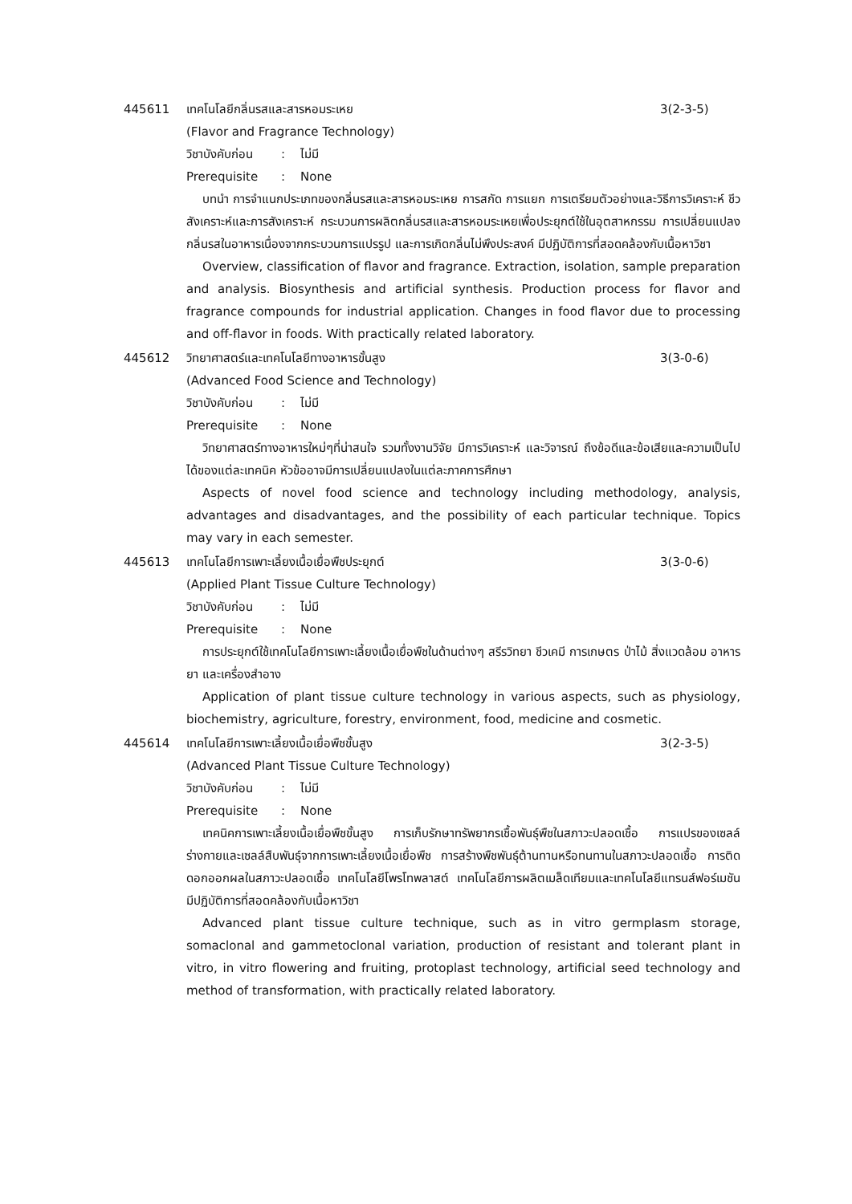445611 เทคโนโลยีกลิ่นรสและสารหอมระเหย 3(2-3-5)
(Flavor and Fragrance Technology)
วิชาบังคับก่อน: ไม่มี
Prerequisite: None
บทนำ การจำแนกประเภทของกลิ่นรสและสารหอมระเหย การสกัด การแยก การเตรียมตัวอย่างและวิธีการวิเคราะห์ ชีวสังเคราะห์และการสังเคราะห์ กระบวนการผลิตกลิ่นรสและสารหอมระเหยเพื่อประยุกต์ใช้ในอุตสาหกรรม การเปลี่ยนแปลงกลิ่นรสในอาหารเนื่องจากกระบวนการแปรรูป และการเกิดกลิ่นไม่พึงประสงค์ มีปฏิบัติการที่สอดคล้องกับเนื้อหาวิชา
Overview, classification of flavor and fragrance. Extraction, isolation, sample preparation and analysis. Biosynthesis and artificial synthesis. Production process for flavor and fragrance compounds for industrial application. Changes in food flavor due to processing and off-flavor in foods. With practically related laboratory.
445612 วิทยาศาสตร์และเทคโนโลยีทางอาหารขั้นสูง 3(3-0-6)
(Advanced Food Science and Technology)
วิชาบังคับก่อน: ไม่มี
Prerequisite: None
วิทยาศาสตร์ทางอาหารใหม่ๆที่น่าสนใจ รวมทั้งงานวิจัย มีการวิเคราะห์ และวิจารณ์ ถึงข้อดีและข้อเสียและความเป็นไปได้ของแต่ละเทคนิค หัวข้ออาจมีการเปลี่ยนแปลงในแต่ละภาคการศึกษา
Aspects of novel food science and technology including methodology, analysis, advantages and disadvantages, and the possibility of each particular technique. Topics may vary in each semester.
445613 เทคโนโลยีการเพาะเลี้ยงเนื้อเยื่อพืชประยุกต์ 3(3-0-6)
(Applied Plant Tissue Culture Technology)
วิชาบังคับก่อน: ไม่มี
Prerequisite: None
การประยุกต์ใช้เทคโนโลยีการเพาะเลี้ยงเนื้อเยื่อพืชในด้านต่างๆ สรีรวิทยา ชีวเคมี การเกษตร ป่าไม้ สิ่งแวดล้อม อาหาร ยา และเครื่องสำอาง
Application of plant tissue culture technology in various aspects, such as physiology, biochemistry, agriculture, forestry, environment, food, medicine and cosmetic.
445614 เทคโนโลยีการเพาะเลี้ยงเนื้อเยื่อพืชขั้นสูง 3(2-3-5)
(Advanced Plant Tissue Culture Technology)
วิชาบังคับก่อน: ไม่มี
Prerequisite: None
เทคนิคการเพาะเลี้ยงเนื้อเยื่อพืชขั้นสูง การเก็บรักษาทรัพยากรเชื้อพันธุ์พืชในสภาวะปลอดเชื้อ การแปรของเซลล์ร่างกายและเซลล์สืบพันธุ์จากการเพาะเลี้ยงเนื้อเยื่อพืช การสร้างพืชพันธุ์ต้านทานหรือทนทานในสภาวะปลอดเชื้อ การติดดอกออกผลในสภาวะปลอดเชื้อ เทคโนโลยีโพรโทพลาสต์ เทคโนโลยีการผลิตเมล็ดเทียมและเทคโนโลยีแทรนส์ฟอร์เมชัน มีปฏิบัติการที่สอดคล้องกับเนื้อหาวิชา
Advanced plant tissue culture technique, such as in vitro germplasm storage, somaclonal and gammetoclonal variation, production of resistant and tolerant plant in vitro, in vitro flowering and fruiting, protoplast technology, artificial seed technology and method of transformation, with practically related laboratory.